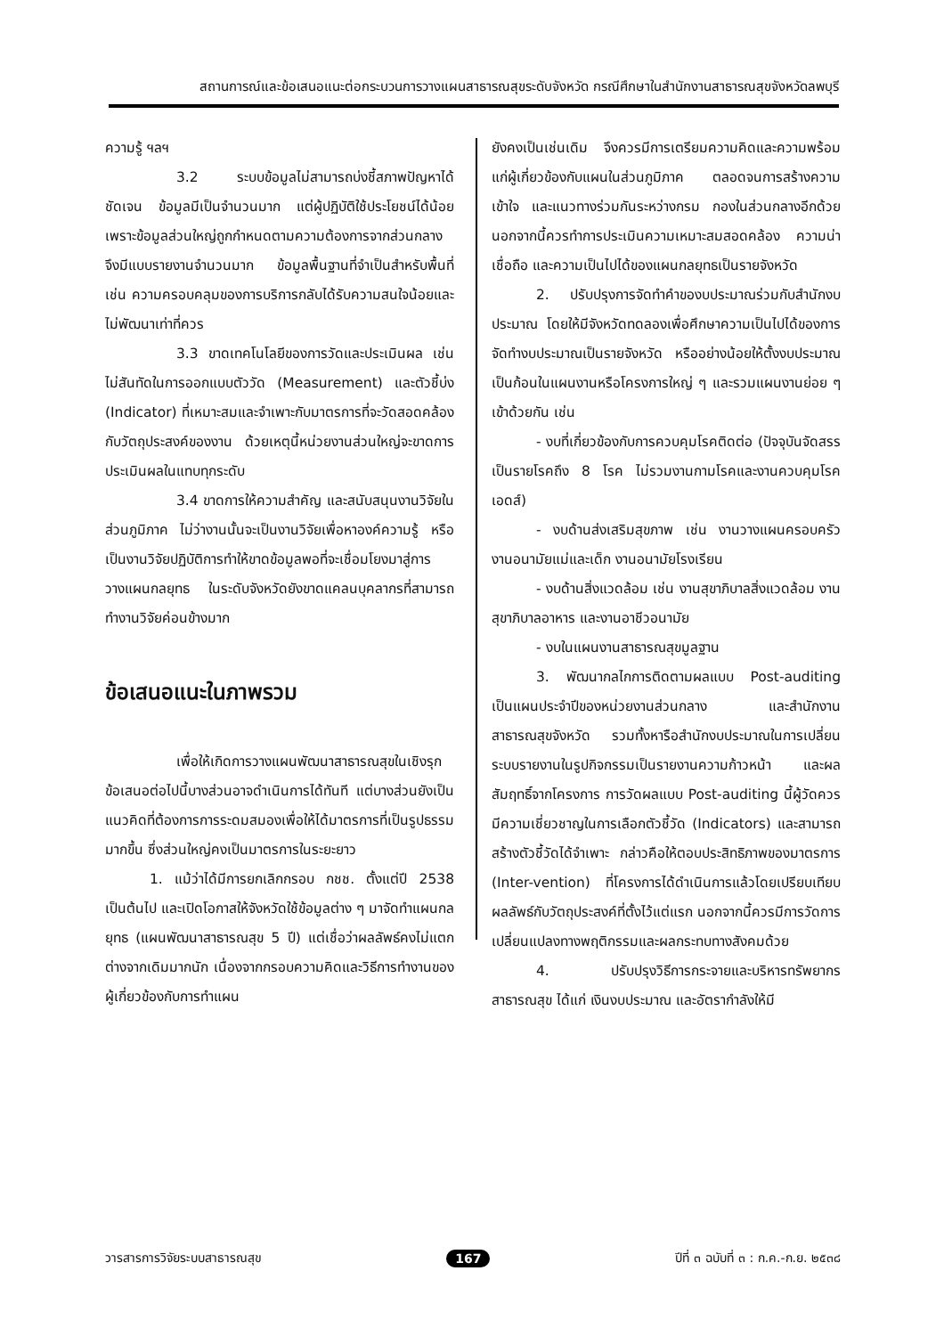สถานการณ์และข้อเสนอแนะต่อกระบวนการวางแผนสาธารณสุขระดับจังหวัด กรณีศึกษาในสำนักงานสาธารณสุขจังหวัดลพบุรี
ความรู้ ฯลฯ
3.2 ระบบข้อมูลไม่สามารถบ่งชี้สภาพปัญหาได้ชัดเจน ข้อมูลมีเป็นจำนวนมาก แต่ผู้ปฏิบัติใช้ประโยชน์ได้น้อย เพราะข้อมูลส่วนใหญ่ถูกกำหนดตามความต้องการจากส่วนกลางจึงมีแบบรายงานจำนวนมาก ข้อมูลพื้นฐานที่จำเป็นสำหรับพื้นที่ เช่น ความครอบคลุมของการบริการกลับได้รับความสนใจน้อยและไม่พัฒนาเท่าที่ควร
3.3 ขาดเทคโนโลยีของการวัดและประเมินผล เช่น ไม่สันทัดในการออกแบบตัววัด (Measurement) และตัวชี้บ่ง (Indicator) ที่เหมาะสมและจำเพาะกับมาตรการที่จะวัดสอดคล้องกับวัตถุประสงค์ของงาน ด้วยเหตุนี้หน่วยงานส่วนใหญ่จะขาดการประเมินผลในแทบทุกระดับ
3.4 ขาดการให้ความสำคัญ และสนับสนุนงานวิจัยในส่วนภูมิภาค ไม่ว่างานนั้นจะเป็นงานวิจัยเพื่อหาองค์ความรู้ หรือเป็นงานวิจัยปฏิบัติการทำให้ขาดข้อมูลพอที่จะเชื่อมโยงมาสู่การวางแผนกลยุทธ ในระดับจังหวัดยังขาดแคลนบุคลากรที่สามารถทำงานวิจัยค่อนข้างมาก
ข้อเสนอแนะในภาพรวม
เพื่อให้เกิดการวางแผนพัฒนาสาธารณสุขในเชิงรุก ข้อเสนอต่อไปนี้บางส่วนอาจดำเนินการได้ทันที แต่บางส่วนยังเป็นแนวคิดที่ต้องการการระดมสมองเพื่อให้ได้มาตรการที่เป็นรูปธรรมมากขึ้น ซึ่งส่วนใหญ่คงเป็นมาตรการในระยะยาว
1. แม้ว่าได้มีการยกเลิกกรอบ กชช. ตั้งแต่ปี 2538 เป็นต้นไป และเปิดโอกาสให้จังหวัดใช้ข้อมูลต่าง ๆ มาจัดทำแผนกลยุทธ (แผนพัฒนาสาธารณสุข 5 ปี) แต่เชื่อว่าผลลัพธ์คงไม่แตกต่างจากเดิมมากนัก เนื่องจากกรอบความคิดและวิธีการทำงานของผู้เกี่ยวข้องกับการทำแผน
ยังคงเป็นเช่นเดิม จึงควรมีการเตรียมความคิดและความพร้อมแก่ผู้เกี่ยวข้องกับแผนในส่วนภูมิภาค ตลอดจนการสร้างความเข้าใจ และแนวทางร่วมกันระหว่างกรม กองในส่วนกลางอีกด้วย นอกจากนี้ควรทำการประเมินความเหมาะสมสอดคล้อง ความน่าเชื่อถือ และความเป็นไปได้ของแผนกลยุทธเป็นรายจังหวัด
2. ปรับปรุงการจัดทำคำของบประมาณร่วมกับสำนักงบประมาณ โดยให้มีจังหวัดทดลองเพื่อศึกษาความเป็นไปได้ของการจัดทำงบประมาณเป็นรายจังหวัด หรืออย่างน้อยให้ตั้งงบประมาณเป็นก้อนในแผนงานหรือโครงการใหญ่ ๆ และรวมแผนงานย่อย ๆ เข้าด้วยกัน เช่น
- งบที่เกี่ยวข้องกับการควบคุมโรคติดต่อ (ปัจจุบันจัดสรรเป็นรายโรคถึง 8 โรค ไม่รวมงานกามโรคและงานควบคุมโรคเอดส์)
- งบด้านส่งเสริมสุขภาพ เช่น งานวางแผนครอบครัว งานอนามัยแม่และเด็ก งานอนามัยโรงเรียน
- งบด้านสิ่งแวดล้อม เช่น งานสุขาภิบาลสิ่งแวดล้อม งานสุขาภิบาลอาหาร และงานอาชีวอนามัย
- งบในแผนงานสาธารณสุขมูลฐาน
3. พัฒนากลไกการติดตามผลแบบ Post-auditing เป็นแผนประจำปีของหน่วยงานส่วนกลาง และสำนักงานสาธารณสุขจังหวัด รวมทั้งหารือสำนักงบประมาณในการเปลี่ยนระบบรายงานในรูปกิจกรรมเป็นรายงานความก้าวหน้า และผลสัมฤทธิ์จากโครงการ การวัดผลแบบ Post-auditing นี้ผู้วัดควรมีความเชี่ยวชาญในการเลือกตัวชี้วัด (Indicators) และสามารถสร้างตัวชี้วัดได้จำเพาะ กล่าวคือให้ตอบประสิทธิภาพของมาตรการ (Inter-vention) ที่โครงการได้ดำเนินการแล้วโดยเปรียบเทียบผลลัพธ์กับวัตถุประสงค์ที่ตั้งไว้แต่แรก นอกจากนี้ควรมีการวัดการเปลี่ยนแปลงทางพฤติกรรมและผลกระทบทางสังคมด้วย
4. ปรับปรุงวิธีการกระจายและบริหารทรัพยากรสาธารณสุข ได้แก่ เงินงบประมาณ และอัตรากำลังให้มี
วารสารการวิจัยระบบสาธารณสุข 167 ปีที่ ๓ ฉบับที่ ๓ : ก.ค.-ก.ย. ๒๕๓๘